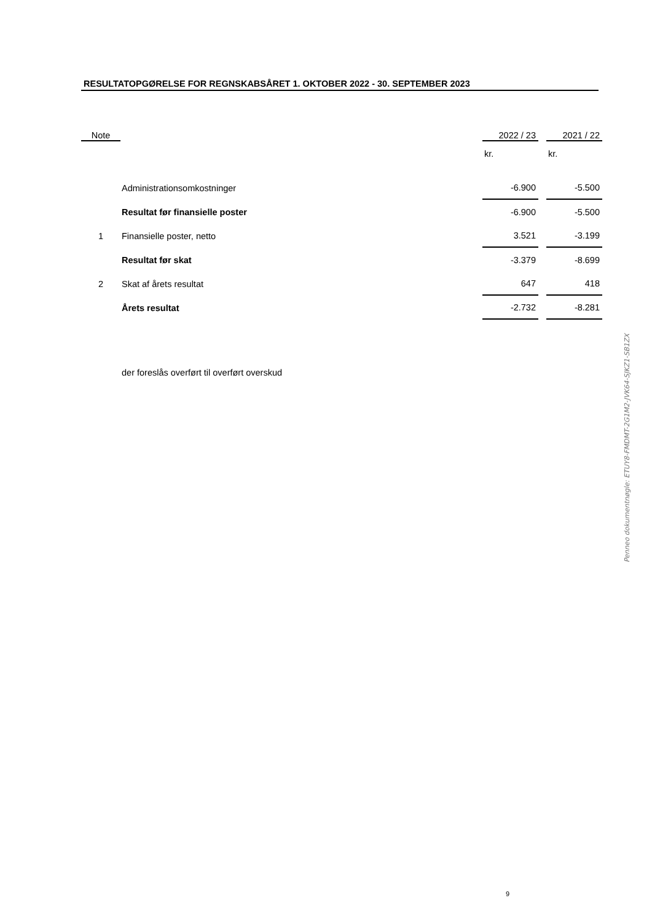RESULTATOPGØRELSE FOR REGNSKABSÅRET 1. OKTOBER 2022 - 30. SEPTEMBER 2023
| Note | | 2022 / 23 | | 2021 / 22 |
| --- | --- | --- | --- | --- |
| | | kr. | | kr. |
| | Administrationsomkostninger | -6.900 | | -5.500 |
| | Resultat før finansielle poster | -6.900 | | -5.500 |
| 1 | Finansielle poster, netto | 3.521 | | -3.199 |
| | Resultat før skat | -3.379 | | -8.699 |
| 2 | Skat af årets resultat | 647 | | 418 |
| | Årets resultat | -2.732 | | -8.281 |
der foreslås overført til overført overskud
9
Penneo dokumentnøgle: ETUY8-FMDMT-2G1M2-JVK64-SJKZ1-SB1ZX